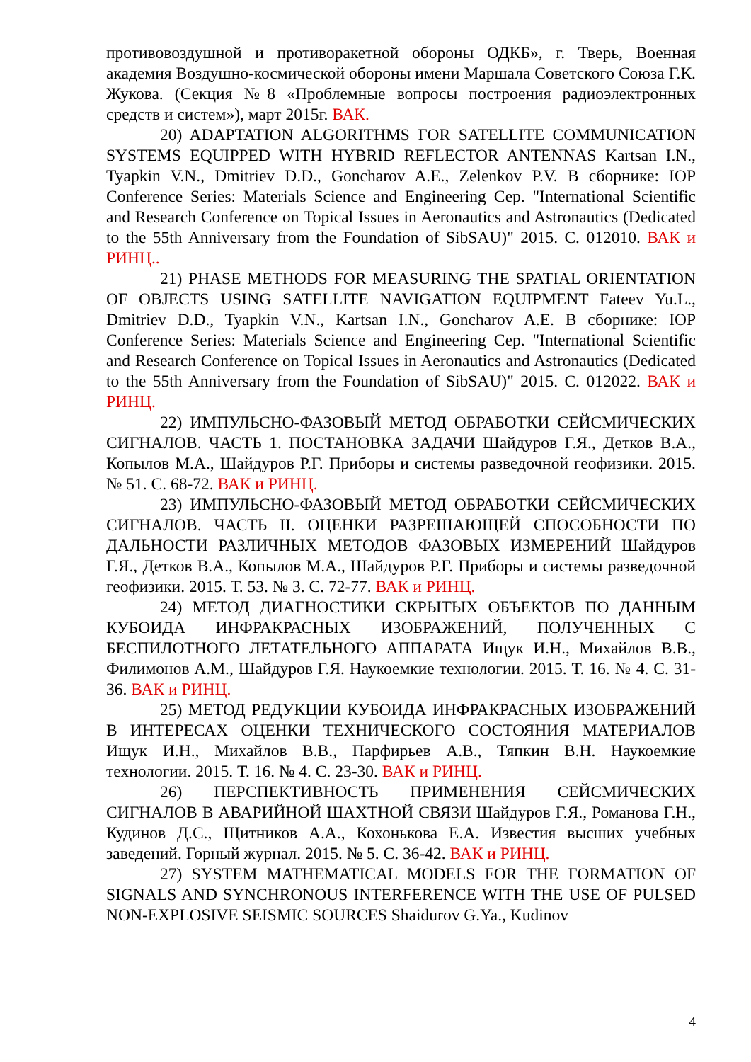противовоздушной и противоракетной обороны ОДКБ», г. Тверь, Военная академия Воздушно-космической обороны имени Маршала Советского Союза Г.К. Жукова. (Секция №8 «Проблемные вопросы построения радиоэлектронных средств и систем»), март 2015г. ВАК.
20) ADAPTATION ALGORITHMS FOR SATELLITE COMMUNICATION SYSTEMS EQUIPPED WITH HYBRID REFLECTOR ANTENNAS Kartsan I.N., Tyapkin V.N., Dmitriev D.D., Goncharov A.E., Zelenkov P.V. В сборнике: IOP Conference Series: Materials Science and Engineering Сер. "International Scientific and Research Conference on Topical Issues in Aeronautics and Astronautics (Dedicated to the 55th Anniversary from the Foundation of SibSAU)" 2015. С. 012010. ВАК и РИНЦ..
21) PHASE METHODS FOR MEASURING THE SPATIAL ORIENTATION OF OBJECTS USING SATELLITE NAVIGATION EQUIPMENT Fateev Yu.L., Dmitriev D.D., Tyapkin V.N., Kartsan I.N., Goncharov A.E. В сборнике: IOP Conference Series: Materials Science and Engineering Сер. "International Scientific and Research Conference on Topical Issues in Aeronautics and Astronautics (Dedicated to the 55th Anniversary from the Foundation of SibSAU)" 2015. С. 012022. ВАК и РИНЦ.
22) ИМПУЛЬСНО-ФАЗОВЫЙ МЕТОД ОБРАБОТКИ СЕЙСМИЧЕСКИХ СИГНАЛОВ. ЧАСТЬ 1. ПОСТАНОВКА ЗАДАЧИ Шайдуров Г.Я., Детков В.А., Копылов М.А., Шайдуров Р.Г. Приборы и системы разведочной геофизики. 2015. № 51. С. 68-72. ВАК и РИНЦ.
23) ИМПУЛЬСНО-ФАЗОВЫЙ МЕТОД ОБРАБОТКИ СЕЙСМИЧЕСКИХ СИГНАЛОВ. ЧАСТЬ II. ОЦЕНКИ РАЗРЕШАЮЩЕЙ СПОСОБНОСТИ ПО ДАЛЬНОСТИ РАЗЛИЧНЫХ МЕТОДОВ ФАЗОВЫХ ИЗМЕРЕНИЙ Шайдуров Г.Я., Детков В.А., Копылов М.А., Шайдуров Р.Г. Приборы и системы разведочной геофизики. 2015. Т. 53. № 3. С. 72-77. ВАК и РИНЦ.
24) МЕТОД ДИАГНОСТИКИ СКРЫТЫХ ОБЪЕКТОВ ПО ДАННЫМ КУБОИДА ИНФРАКРАСНЫХ ИЗОБРАЖЕНИЙ, ПОЛУЧЕННЫХ С БЕСПИЛОТНОГО ЛЕТАТЕЛЬНОГО АППАРАТА Ищук И.Н., Михайлов В.В., Филимонов А.М., Шайдуров Г.Я. Наукоемкие технологии. 2015. Т. 16. № 4. С. 31-36. ВАК и РИНЦ.
25) МЕТОД РЕДУКЦИИ КУБОИДА ИНФРАКРАСНЫХ ИЗОБРАЖЕНИЙ В ИНТЕРЕСАХ ОЦЕНКИ ТЕХНИЧЕСКОГО СОСТОЯНИЯ МАТЕРИАЛОВ Ищук И.Н., Михайлов В.В., Парфирьев А.В., Тяпкин В.Н. Наукоемкие технологии. 2015. Т. 16. № 4. С. 23-30. ВАК и РИНЦ.
26) ПЕРСПЕКТИВНОСТЬ ПРИМЕНЕНИЯ СЕЙСМИЧЕСКИХ СИГНАЛОВ В АВАРИЙНОЙ ШАХТНОЙ СВЯЗИ Шайдуров Г.Я., Романова Г.Н., Кудинов Д.С., Щитников А.А., Кохонькова Е.А. Известия высших учебных заведений. Горный журнал. 2015. № 5. С. 36-42. ВАК и РИНЦ.
27) SYSTEM MATHEMATICAL MODELS FOR THE FORMATION OF SIGNALS AND SYNCHRONOUS INTERFERENCE WITH THE USE OF PULSED NON-EXPLOSIVE SEISMIC SOURCES Shaidurov G.Ya., Kudinov
4